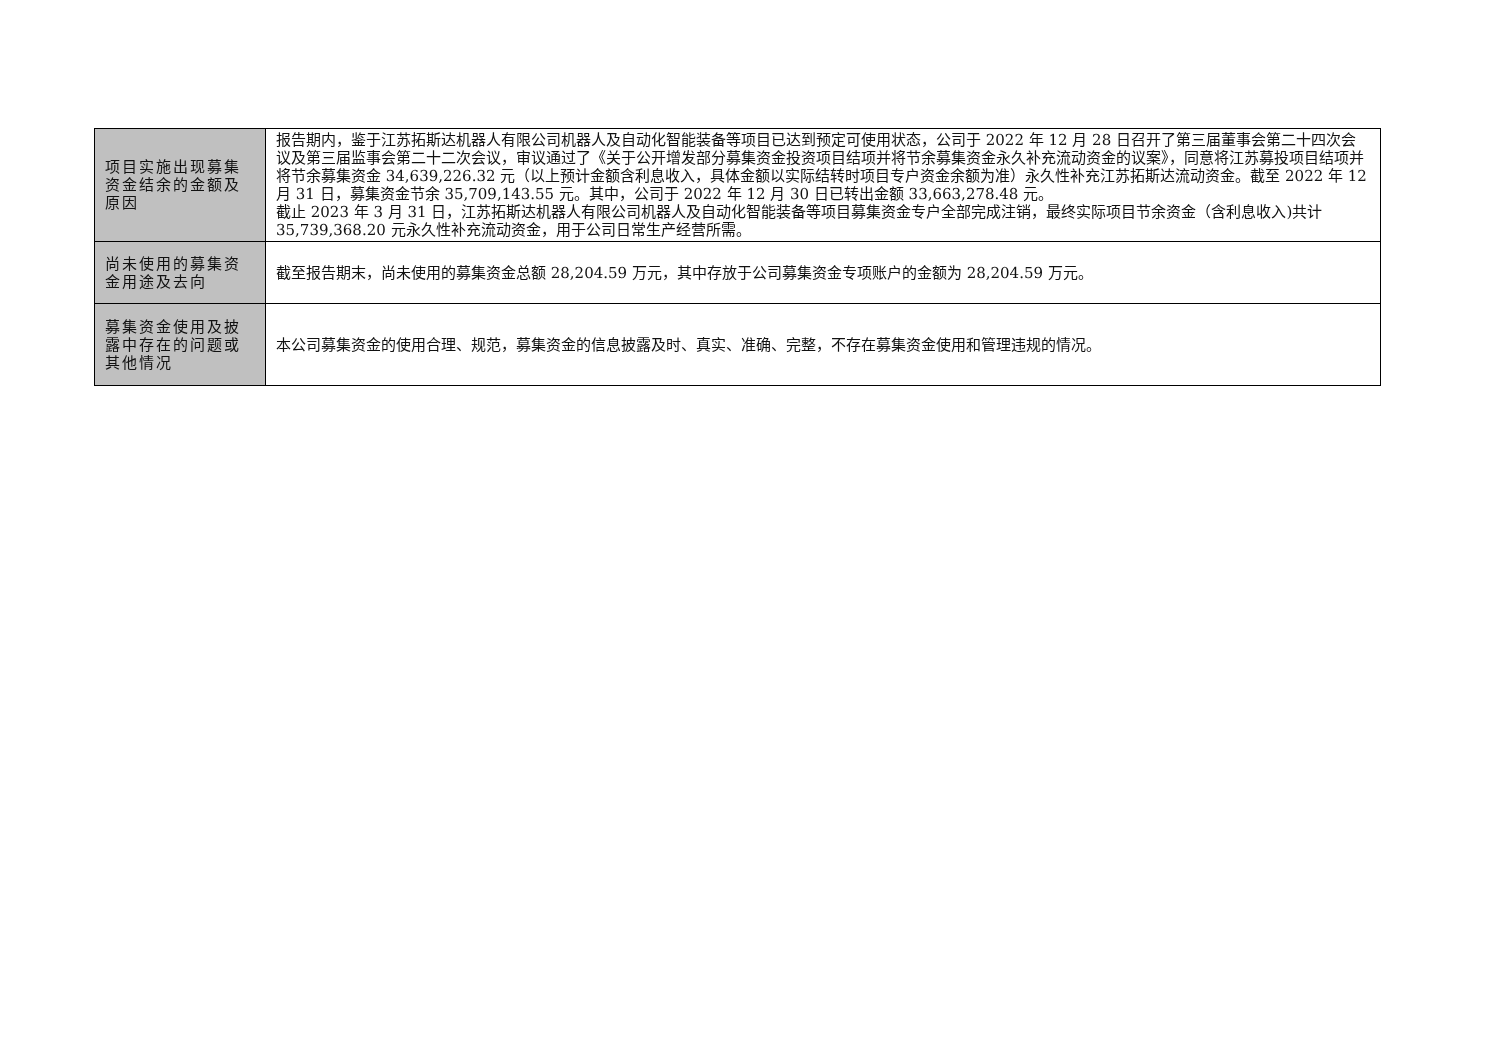| 项目实施出现募集资金结余的金额及原因 | 报告期内，鉴于江苏拓斯达机器人有限公司机器人及自动化智能装备等项目已达到预定可使用状态，公司于 2022 年 12 月 28 日召开了第三届董事会第二十四次会议及第三届监事会第二十二次会议，审议通过了《关于公开增发部分募集资金投资项目结项并将节余募集资金永久补充流动资金的议案》，同意将江苏募投项目结项并将节余募集资金 34,639,226.32 元（以上预计金额含利息收入，具体金额以实际结转时项目专户资金余额为准）永久性补充江苏拓斯达流动资金。截至 2022 年 12 月 31 日，募集资金节余 35,709,143.55 元。其中，公司于 2022 年 12 月 30 日已转出金额 33,663,278.48 元。 截止 2023 年 3 月 31 日，江苏拓斯达机器人有限公司机器人及自动化智能装备等项目募集资金专户全部完成注销，最终实际项目节余资金（含利息收入)共计 35,739,368.20 元永久性补充流动资金，用于公司日常生产经营所需。 |
| 尚未使用的募集资金用途及去向 | 截至报告期末，尚未使用的募集资金总额 28,204.59 万元，其中存放于公司募集资金专项账户的金额为 28,204.59 万元。 |
| 募集资金使用及披露中存在的问题或其他情况 | 本公司募集资金的使用合理、规范，募集资金的信息披露及时、真实、准确、完整，不存在募集资金使用和管理违规的情况。 |